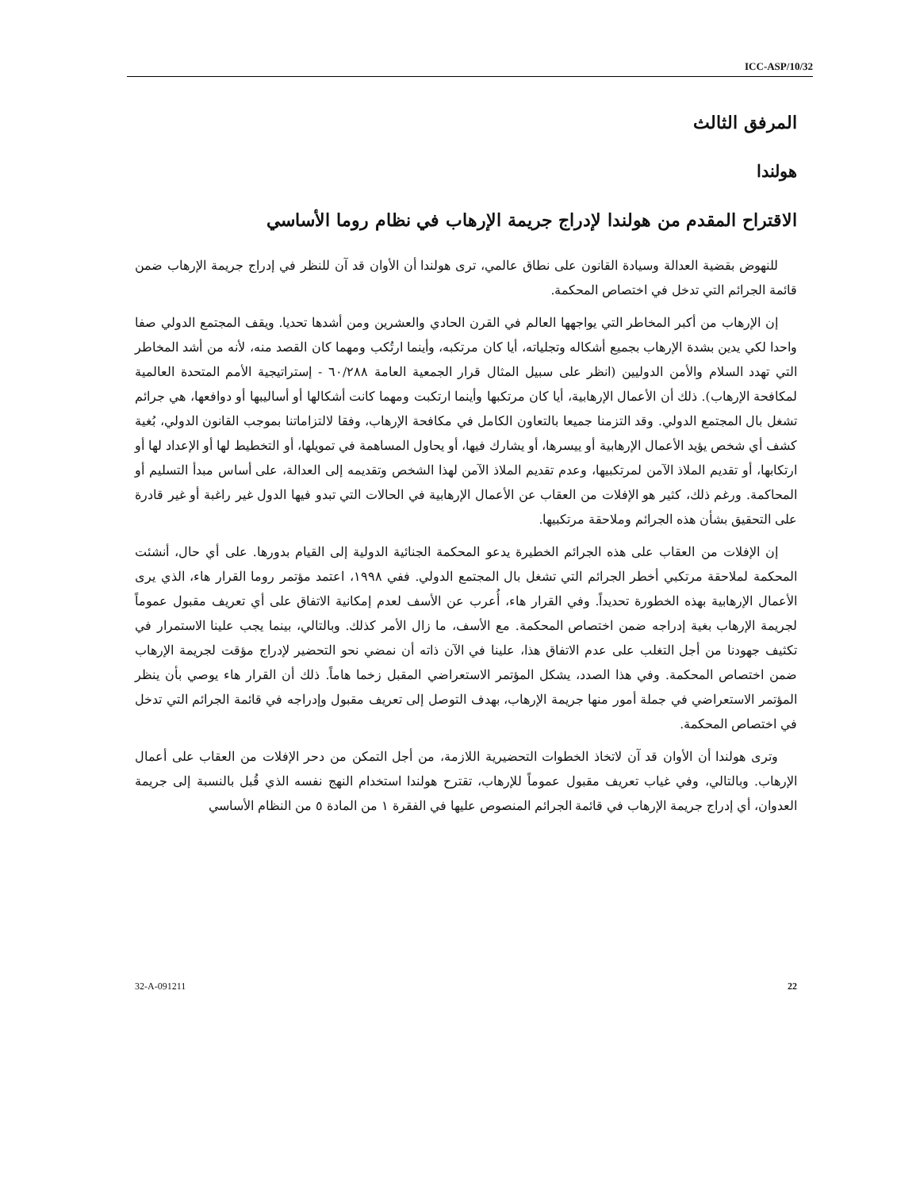ICC-ASP/10/32
المرفق الثالث
هولندا
الاقتراح المقدم من هولندا لإدراج جريمة الإرهاب في نظام روما الأساسي
للنهوض بقضية العدالة وسيادة القانون على نطاق عالمي، ترى هولندا أن الأوان قد آن للنظر في إدراج جريمة الإرهاب ضمن قائمة الجرائم التي تدخل في اختصاص المحكمة.
إن الإرهاب من أكبر المخاطر التي يواجهها العالم في القرن الحادي والعشرين ومن أشدها تحديا. ويقف المجتمع الدولي صفا واحدا لكي يدين بشدة الإرهاب بجميع أشكاله وتجلياته، أيا كان مرتكبه، وأينما ارتُكب ومهما كان القصد منه، لأنه من أشد المخاطر التي تهدد السلام والأمن الدوليين (انظر على سبيل المثال قرار الجمعية العامة ٦٠/٢٨٨ - إستراتيجية الأمم المتحدة العالمية لمكافحة الإرهاب). ذلك أن الأعمال الإرهابية، أيا كان مرتكبها وأينما ارتكبت ومهما كانت أشكالها أو أساليبها أو دوافعها، هي جرائم تشغل بال المجتمع الدولي. وقد التزمنا جميعا بالتعاون الكامل في مكافحة الإرهاب، وفقا لالتزاماتنا بموجب القانون الدولي، بُغية كشف أي شخص يؤيد الأعمال الإرهابية أو ييسرها، أو يشارك فيها، أو يحاول المساهمة في تمويلها، أو التخطيط لها أو الإعداد لها أو ارتكابها، أو تقديم الملاذ الآمن لمرتكبيها، وعدم تقديم الملاذ الآمن لهذا الشخص وتقديمه إلى العدالة، على أساس مبدأ التسليم أو المحاكمة. ورغم ذلك، كثير هو الإفلات من العقاب عن الأعمال الإرهابية في الحالات التي تبدو فيها الدول غير راغبة أو غير قادرة على التحقيق بشأن هذه الجرائم وملاحقة مرتكبيها.
إن الإفلات من العقاب على هذه الجرائم الخطيرة يدعو المحكمة الجنائية الدولية إلى القيام بدورها. على أي حال، أنشئت المحكمة لملاحقة مرتكبي أخطر الجرائم التي تشغل بال المجتمع الدولي. ففي ١٩٩٨، اعتمد مؤتمر روما القرار هاء، الذي يرى الأعمال الإرهابية بهذه الخطورة تحديداً. وفي القرار هاء، أُعرب عن الأسف لعدم إمكانية الاتفاق على أي تعريف مقبول عموماً لجريمة الإرهاب بغية إدراجه ضمن اختصاص المحكمة. مع الأسف، ما زال الأمر كذلك. وبالتالي، بينما يجب علينا الاستمرار في تكثيف جهودنا من أجل التغلب على عدم الاتفاق هذا، علينا في الآن ذاته أن نمضي نحو التحضير لإدراج مؤقت لجريمة الإرهاب ضمن اختصاص المحكمة. وفي هذا الصدد، يشكل المؤتمر الاستعراضي المقبل زخما هاماً. ذلك أن القرار هاء يوصي بأن ينظر المؤتمر الاستعراضي في جملة أمور منها جريمة الإرهاب، بهدف التوصل إلى تعريف مقبول وإدراجه في قائمة الجرائم التي تدخل في اختصاص المحكمة.
وترى هولندا أن الأوان قد آن لاتخاذ الخطوات التحضيرية اللازمة، من أجل التمكن من دحر الإفلات من العقاب على أعمال الإرهاب. وبالتالي، وفي غياب تعريف مقبول عموماً للإرهاب، تقترح هولندا استخدام النهج نفسه الذي قُبل بالنسبة إلى جريمة العدوان، أي إدراج جريمة الإرهاب في قائمة الجرائم المنصوص عليها في الفقرة ١ من المادة ٥ من النظام الأساسي
32-A-091211 22